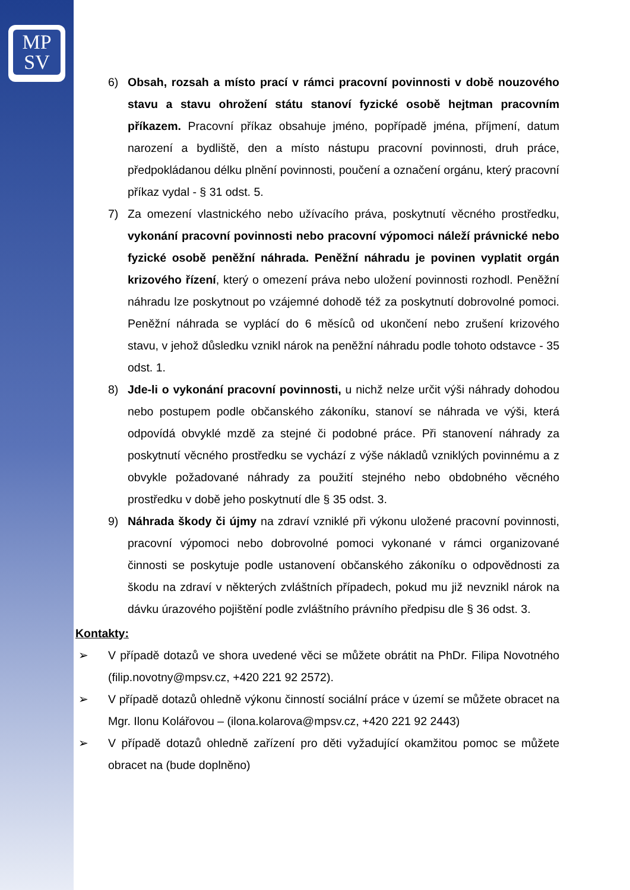MP
SV
6) Obsah, rozsah a místo prací v rámci pracovní povinnosti v době nouzového stavu a stavu ohrožení státu stanoví fyzické osobě hejtman pracovním příkazem. Pracovní příkaz obsahuje jméno, popřípadě jména, příjmení, datum narození a bydliště, den a místo nástupu pracovní povinnosti, druh práce, předpokládanou délku plnění povinnosti, poučení a označení orgánu, který pracovní příkaz vydal - § 31 odst. 5.
7) Za omezení vlastnického nebo užívacího práva, poskytnutí věcného prostředku, vykonání pracovní povinnosti nebo pracovní výpomoci náleží právnické nebo fyzické osobě peněžní náhrada. Peněžní náhradu je povinen vyplatit orgán krizového řízení, který o omezení práva nebo uložení povinnosti rozhodl. Peněžní náhradu lze poskytnout po vzájemné dohodě též za poskytnutí dobrovolné pomoci. Peněžní náhrada se vyplácí do 6 měsíců od ukončení nebo zrušení krizového stavu, v jehož důsledku vznikl nárok na peněžní náhradu podle tohoto odstavce - 35 odst. 1.
8) Jde-li o vykonání pracovní povinnosti, u nichž nelze určit výši náhrady dohodou nebo postupem podle občanského zákoníku, stanoví se náhrada ve výši, která odpovídá obvyklé mzdě za stejné či podobné práce. Při stanovení náhrady za poskytnutí věcného prostředku se vychází z výše nákladů vzniklých povinnému a z obvykle požadované náhrady za použití stejného nebo obdobného věcného prostředku v době jeho poskytnutí dle § 35 odst. 3.
9) Náhrada škody či újmy na zdraví vzniklé při výkonu uložené pracovní povinnosti, pracovní výpomoci nebo dobrovolné pomoci vykonané v rámci organizované činnosti se poskytuje podle ustanovení občanského zákoníku o odpovědnosti za škodu na zdraví v některých zvláštních případech, pokud mu již nevznikl nárok na dávku úrazového pojištění podle zvláštního právního předpisu dle § 36 odst. 3.
Kontakty:
➢ V případě dotazů ve shora uvedené věci se můžete obrátit na PhDr. Filipa Novotného (filip.novotny@mpsv.cz, +420 221 92 2572).
➢ V případě dotazů ohledně výkonu činností sociální práce v území se můžete obracet na Mgr. Ilonu Kolářovou – (ilona.kolarova@mpsv.cz, +420 221 92 2443)
➢ V případě dotazů ohledně zařízení pro děti vyžadující okamžitou pomoc se můžete obracet na (bude doplněno)